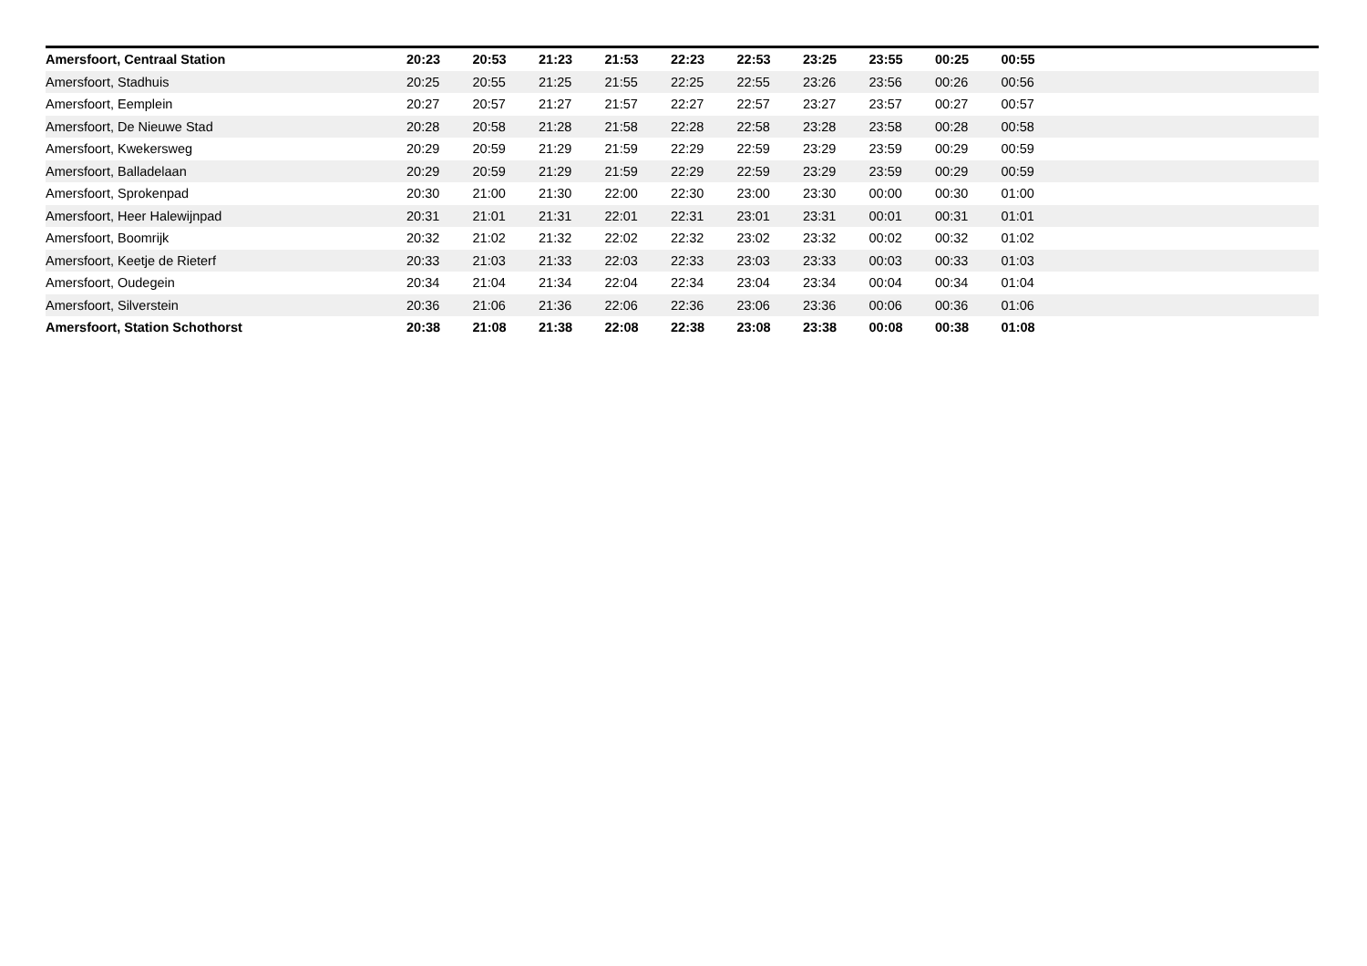| Amersfoort, Centraal Station | 20:23 | 20:53 | 21:23 | 21:53 | 22:23 | 22:53 | 23:25 | 23:55 | 00:25 | 00:55 | |
| Amersfoort, Stadhuis | 20:25 | 20:55 | 21:25 | 21:55 | 22:25 | 22:55 | 23:26 | 23:56 | 00:26 | 00:56 | |
| Amersfoort, Eemplein | 20:27 | 20:57 | 21:27 | 21:57 | 22:27 | 22:57 | 23:27 | 23:57 | 00:27 | 00:57 | |
| Amersfoort, De Nieuwe Stad | 20:28 | 20:58 | 21:28 | 21:58 | 22:28 | 22:58 | 23:28 | 23:58 | 00:28 | 00:58 | |
| Amersfoort, Kwekersweg | 20:29 | 20:59 | 21:29 | 21:59 | 22:29 | 22:59 | 23:29 | 23:59 | 00:29 | 00:59 | |
| Amersfoort, Balladelaan | 20:29 | 20:59 | 21:29 | 21:59 | 22:29 | 22:59 | 23:29 | 23:59 | 00:29 | 00:59 | |
| Amersfoort, Sprokenpad | 20:30 | 21:00 | 21:30 | 22:00 | 22:30 | 23:00 | 23:30 | 00:00 | 00:30 | 01:00 | |
| Amersfoort, Heer Halewijnpad | 20:31 | 21:01 | 21:31 | 22:01 | 22:31 | 23:01 | 23:31 | 00:01 | 00:31 | 01:01 | |
| Amersfoort, Boomrijk | 20:32 | 21:02 | 21:32 | 22:02 | 22:32 | 23:02 | 23:32 | 00:02 | 00:32 | 01:02 | |
| Amersfoort, Keetje de Rieterf | 20:33 | 21:03 | 21:33 | 22:03 | 22:33 | 23:03 | 23:33 | 00:03 | 00:33 | 01:03 | |
| Amersfoort, Oudegein | 20:34 | 21:04 | 21:34 | 22:04 | 22:34 | 23:04 | 23:34 | 00:04 | 00:34 | 01:04 | |
| Amersfoort, Silverstein | 20:36 | 21:06 | 21:36 | 22:06 | 22:36 | 23:06 | 23:36 | 00:06 | 00:36 | 01:06 | |
| Amersfoort, Station Schothorst | 20:38 | 21:08 | 21:38 | 22:08 | 22:38 | 23:08 | 23:38 | 00:08 | 00:38 | 01:08 | |